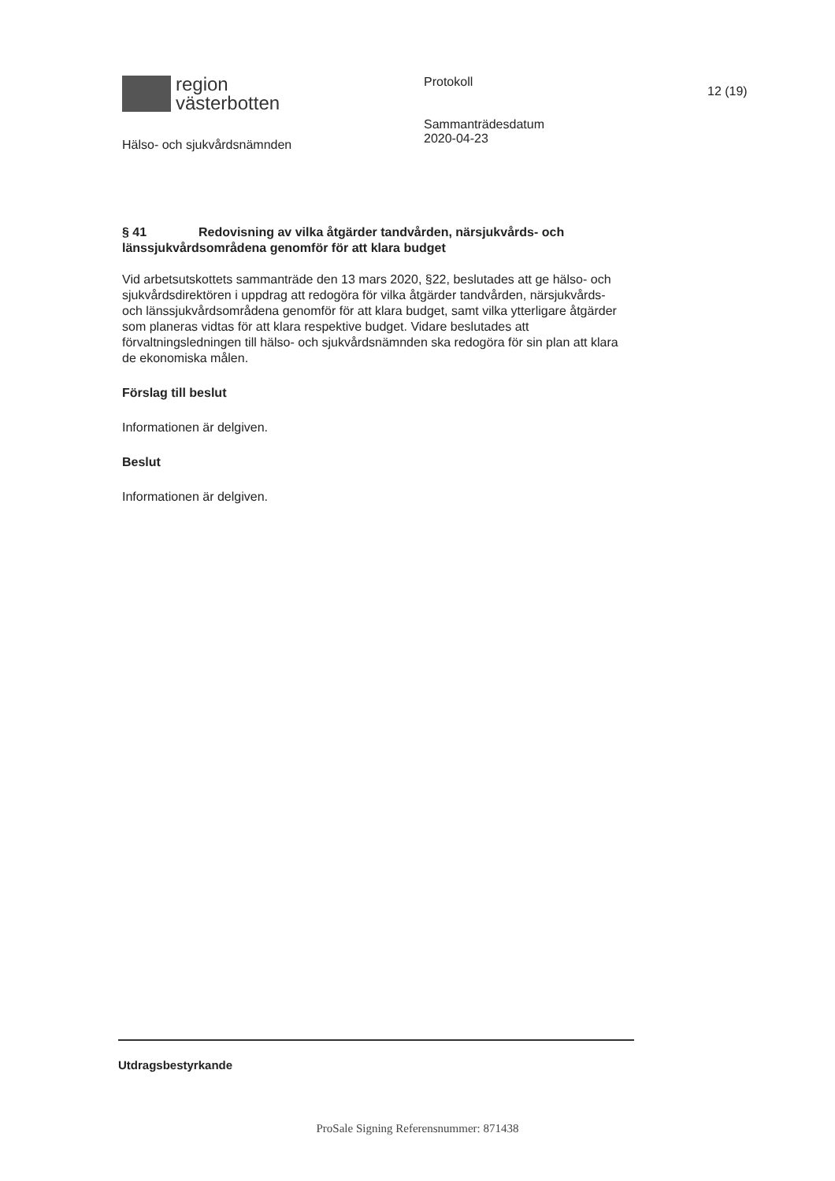region
västerbotten
Hälso- och sjukvårdsnämnden
Protokoll
Sammanträdesdatum
2020-04-23
12 (19)
§ 41 Redovisning av vilka åtgärder tandvården, närsjukvårds- och länssjukvårdsområdena genomför för att klara budget
Vid arbetsutskottets sammanträde den 13 mars 2020, §22, beslutades att ge hälso- och sjukvårdsdirektören i uppdrag att redogöra för vilka åtgärder tandvården, närsjukvårds- och länssjukvårdsområdena genomför för att klara budget, samt vilka ytterligare åtgärder som planeras vidtas för att klara respektive budget. Vidare beslutades att förvaltningsledningen till hälso- och sjukvårdsnämnden ska redogöra för sin plan att klara de ekonomiska målen.
Förslag till beslut
Informationen är delgiven.
Beslut
Informationen är delgiven.
Utdragsbestyrkande
ProSale Signing Referensnummer: 871438